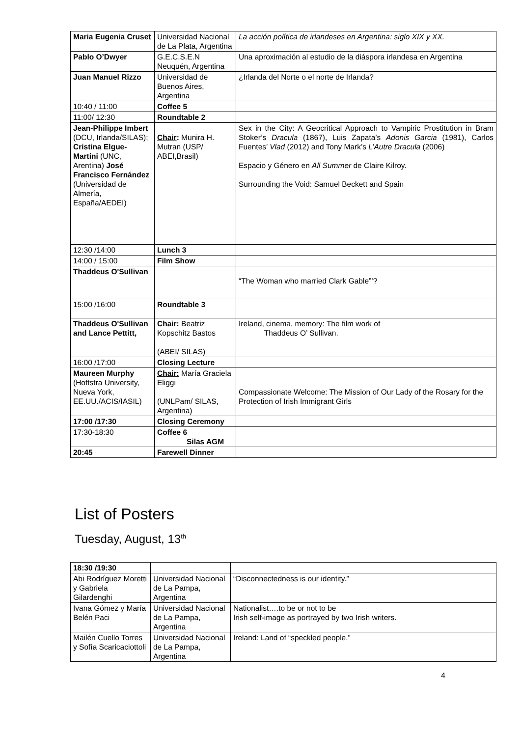| Maria Eugenia Cruset | Universidad Nacional de La Plata, Argentina | La acción política de irlandeses en Argentina: siglo XIX y XX. |
| Pablo O’Dwyer | G.E.C.S.E.N Neuquén, Argentina | Una aproximación al estudio de la diáspora irlandesa en Argentina |
| Juan Manuel Rizzo | Universidad de Buenos Aires, Argentina | ¿Irlanda del Norte o el norte de Irlanda? |
| 10:40 / 11:00 | Coffee 5 | |
| 11:00/ 12:30 | Roundtable 2 | |
| Jean-Philippe Imbert (DCU, Irlanda/SILAS); Cristina Elgue-Martini (UNC, Arentina) José Francisco Fernández (Universidad de Almería, España/AEDEI) | Chair : Munira H. Mutran (USP/ ABEI,Brasil) | Sex in the City: A Geocritical Approach to Vampiric Prostitution in Bram Stoker’s Dracula (1867), Luis Zapata’s Adonis Garcia (1981), Carlos Fuentes’ Vlad (2012) and Tony Mark’s L’Autre Dracula (2006) Espacio y Género en All Summer de Claire Kilroy. Surrounding the Void: Samuel Beckett and Spain |
| 12:30 /14:00 | Lunch 3 | |
| 14:00 / 15:00 | Film Show | |
| Thaddeus O'Sullivan | | “The Woman who married Clark Gable”’? |
| 15:00 /16:00 | Roundtable 3 | |
| Thaddeus O'Sullivan and Lance Pettitt, | Chair: Beatriz Kopschitz Bastos (ABEI/ SILAS) | Ireland, cinema, memory: The film work of Thaddeus O’ Sullivan. |
| 16:00 /17:00 | Closing Lecture | |
| Maureen Murphy (Hoftstra University, Nueva York, EE.UU./ACIS/IASIL) | Chair: María Graciela Eliggi (UNLPam/ SILAS, Argentina) | Compassionate Welcome: The Mission of Our Lady of the Rosary for the Protection of Irish Immigrant Girls |
| 17:00 /17:30 | Closing Ceremony | |
| 17:30-18:30 | Coffee 6 Silas AGM | |
| 20:45 | Farewell Dinner | |
List of Posters
Tuesday, August, 13<sup>th</sup>
| 18:30 /19:30 | | |
| Abi Rodríguez Moretti y Gabriela Gilardenghi | Universidad Nacional de La Pampa, Argentina | “Disconnectedness is our identity.” |
| Ivana Gómez y María Belén Paci | Universidad Nacional de La Pampa, Argentina | Nationalist….to be or not to be Irish self-image as portrayed by two Irish writers. |
| Mailén Cuello Torres y Sofía Scaricaciottoli | Universidad Nacional de La Pampa, Argentina | Ireland: Land of “speckled people.” |
4